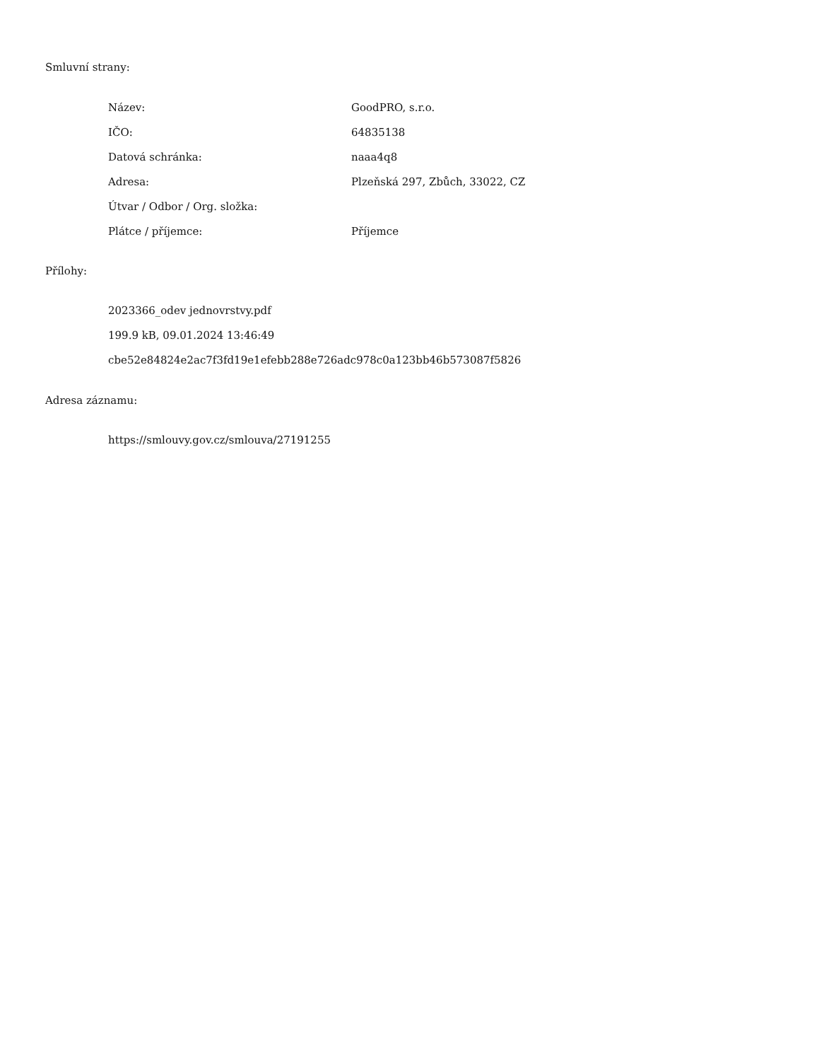Smluvní strany:
| Název: | GoodPRO, s.r.o. |
| IČO: | 64835138 |
| Datová schránka: | naaa4q8 |
| Adresa: | Plzeňská 297, Zbůch, 33022, CZ |
| Útvar / Odbor / Org. složka: | |
| Plátce / příjemce: | Příjemce |
Přílohy:
2023366_odev jednovrstvy.pdf
199.9 kB, 09.01.2024 13:46:49
cbe52e84824e2ac7f3fd19e1efebb288e726adc978c0a123bb46b573087f5826
Adresa záznamu:
https://smlouvy.gov.cz/smlouva/27191255